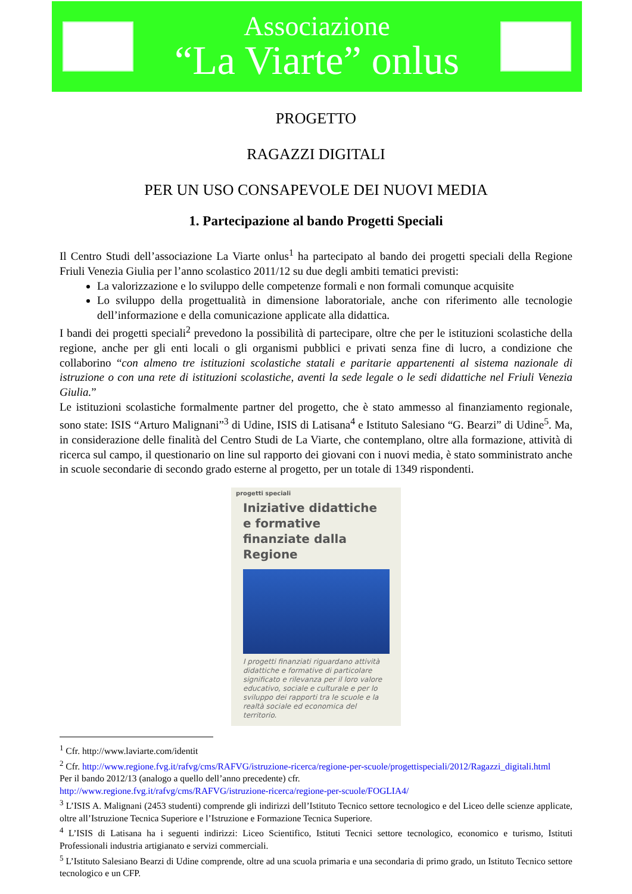Associazione
“La Viarte” onlus
PROGETTO
RAGAZZI DIGITALI
PER UN USO CONSAPEVOLE DEI NUOVI MEDIA
1. Partecipazione al bando Progetti Speciali
Il Centro Studi dell’associazione La Viarte onlus<sup>1</sup> ha partecipato al bando dei progetti speciali della Regione Friuli Venezia Giulia per l’anno scolastico 2011/12 su due degli ambiti tematici previsti:
La valorizzazione e lo sviluppo delle competenze formali e non formali comunque acquisite
Lo sviluppo della progettualità in dimensione laboratoriale, anche con riferimento alle tecnologie dell’informazione e della comunicazione applicate alla didattica.
I bandi dei progetti speciali<sup>2</sup> prevedono la possibilità di partecipare, oltre che per le istituzioni scolastiche della regione, anche per gli enti locali o gli organismi pubblici e privati senza fine di lucro, a condizione che collaborino “con almeno tre istituzioni scolastiche statali e paritarie appartenenti al sistema nazionale di istruzione o con una rete di istituzioni scolastiche, aventi la sede legale o le sedi didattiche nel Friuli Venezia Giulia.”
Le istituzioni scolastiche formalmente partner del progetto, che è stato ammesso al finanziamento regionale, sono state: ISIS “Arturo Malignani”<sup>3</sup> di Udine, ISIS di Latisana<sup>4</sup> e Istituto Salesiano “G. Bearzi” di Udine<sup>5</sup>. Ma, in considerazione delle finalità del Centro Studi de La Viarte, che contemplano, oltre alla formazione, attività di ricerca sul campo, il questionario on line sul rapporto dei giovani con i nuovi media, è stato somministrato anche in scuole secondarie di secondo grado esterne al progetto, per un totale di 1349 rispondenti.
progetti speciali
Iniziative didattiche e formative finanziate dalla Regione
I progetti finanziati riguardano attività didattiche e formative di particolare significato e rilevanza per il loro valore educativo, sociale e culturale e per lo sviluppo dei rapporti tra le scuole e la realtà sociale ed economica del territorio.
<sup>1</sup> Cfr. http://www.laviarte.com/identit
<sup>2</sup> Cfr. http://www.regione.fvg.it/rafvg/cms/RAFVG/istruzione-ricerca/regione-per-scuole/progettispeciali/2012/Ragazzi_digitali.html
Per il bando 2012/13 (analogo a quello dell’anno precedente) cfr.
http://www.regione.fvg.it/rafvg/cms/RAFVG/istruzione-ricerca/regione-per-scuole/FOGLIA4/
<sup>3</sup> L’ISIS A. Malignani (2453 studenti) comprende gli indirizzi dell’Istituto Tecnico settore tecnologico e del Liceo delle scienze applicate, oltre all’Istruzione Tecnica Superiore e l’Istruzione e Formazione Tecnica Superiore.
<sup>4</sup> L’ISIS di Latisana ha i seguenti indirizzi: Liceo Scientifico, Istituti Tecnici settore tecnologico, economico e turismo, Istituti Professionali industria artigianato e servizi commerciali.
<sup>5</sup> L’Istituto Salesiano Bearzi di Udine comprende, oltre ad una scuola primaria e una secondaria di primo grado, un Istituto Tecnico settore tecnologico e un CFP.